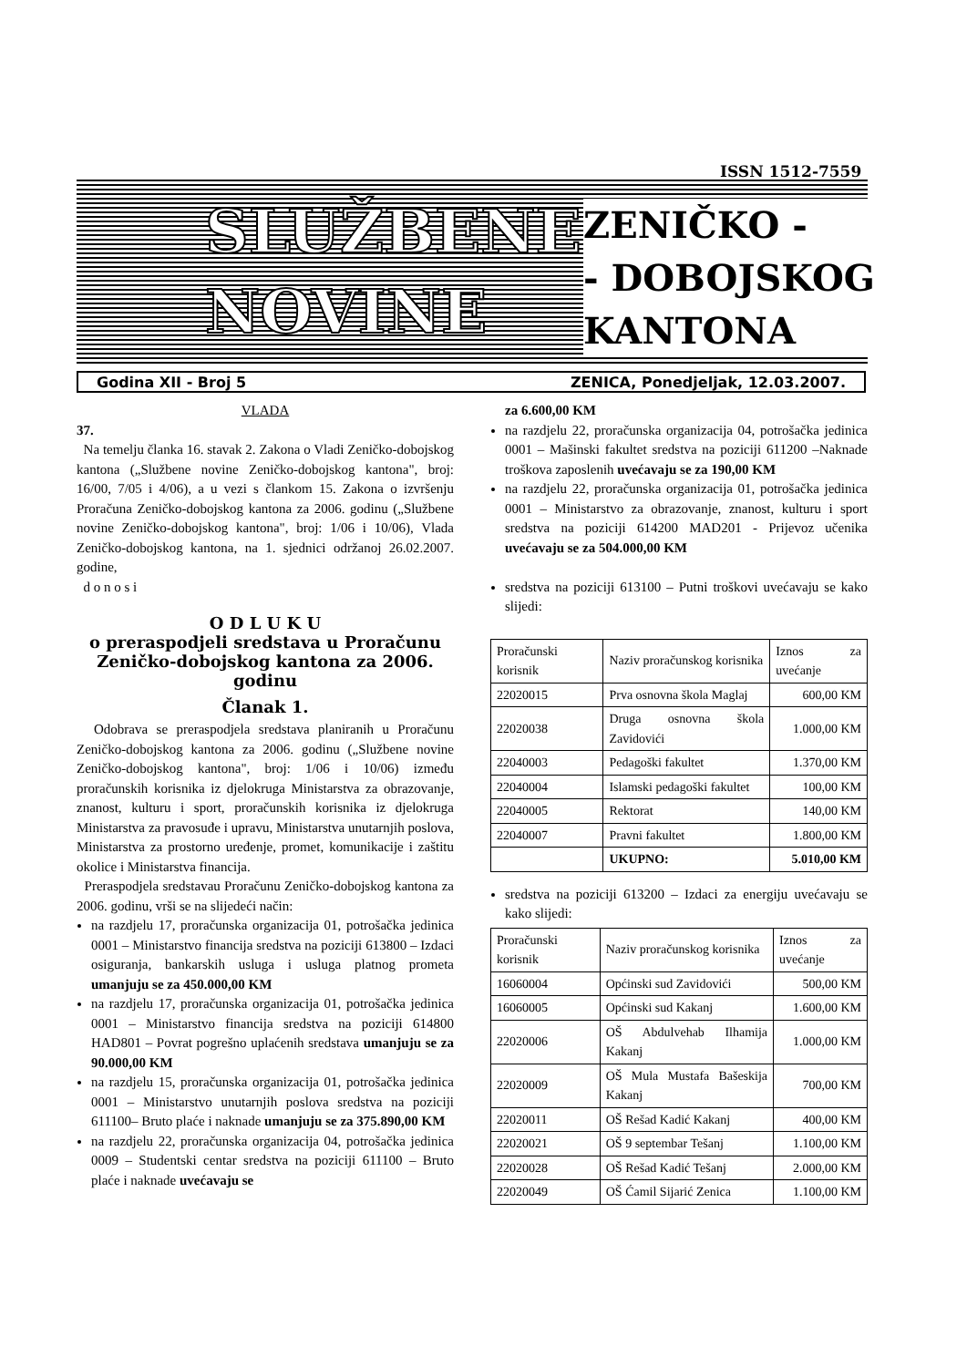ISSN 1512-7559
SLUŽBENE
NOVINE
ZENIČKO -
- DOBOJSKOG
KANTONA
Godina XII - Broj 5 ZENICA, Ponedjeljak, 12.03.2007.
VLADA
37.
Na temelju članka 16. stavak 2. Zakona o Vladi Zeničko-dobojskog kantona („Službene novine Zeničko-dobojskog kantona", broj: 16/00, 7/05 i 4/06), a u vezi s člankom 15. Zakona o izvršenju Proračuna Zeničko-dobojskog kantona za 2006. godinu („Službene novine Zeničko-dobojskog kantona", broj: 1/06 i 10/06), Vlada Zeničko-dobojskog kantona, na 1. sjednici održanoj 26.02.2007. godine,
d o n o s i
O D L U K U
o preraspodjeli sredstava u Proračunu Zeničko-dobojskog kantona za 2006. godinu
Članak 1.
Odobrava se preraspodjela sredstava planiranih u Proračunu Zeničko-dobojskog kantona za 2006. godinu („Službene novine Zeničko-dobojskog kantona", broj: 1/06 i 10/06) između proračunskih korisnika iz djelokruga Ministarstva za obrazovanje, znanost, kulturu i sport, proračunskih korisnika iz djelokruga Ministarstva za pravosuđe i upravu, Ministarstva unutarnjih poslova, Ministarstva za prostorno uređenje, promet, komunikacije i zaštitu okolice i Ministarstva financija.
Preraspodjela sredstavau Proračunu Zeničko-dobojskog kantona za 2006. godinu, vrši se na slijedeći način:
na razdjelu 17, proračunska organizacija 01, potrošačka jedinica 0001 – Ministarstvo financija sredstva na poziciji 613800 – Izdaci osiguranja, bankarskih usluga i usluga platnog prometa umanjuju se za 450.000,00 KM
na razdjelu 17, proračunska organizacija 01, potrošačka jedinica 0001 – Ministarstvo financija sredstva na poziciji 614800 HAD801 – Povrat pogrešno uplaćenih sredstava umanjuju se za 90.000,00 KM
na razdjelu 15, proračunska organizacija 01, potrošačka jedinica 0001 – Ministarstvo unutarnjih poslova sredstva na poziciji 611100– Bruto plaće i naknade umanjuju se za 375.890,00 KM
na razdjelu 22, proračunska organizacija 04, potrošačka jedinica 0009 – Studentski centar sredstva na poziciji 611100 – Bruto plaće i naknade uvećavaju se
za 6.600,00 KM
na razdjelu 22, proračunska organizacija 04, potrošačka jedinica 0001 – Mašinski fakultet sredstva na poziciji 611200 –Naknade troškova zaposlenih uvećavaju se za 190,00 KM
na razdjelu 22, proračunska organizacija 01, potrošačka jedinica 0001 – Ministarstvo za obrazovanje, znanost, kulturu i sport sredstva na poziciji 614200 MAD201 - Prijevoz učenika uvećavaju se za 504.000,00 KM
sredstva na poziciji 613100 – Putni troškovi uvećavaju se kako slijedi:
| Proračunski korisnik | Naziv proračunskog korisnika | Iznos za uvećanje |
| --- | --- | --- |
| 22020015 | Prva osnovna škola Maglaj | 600,00 KM |
| 22020038 | Druga osnovna škola Zavidovići | 1.000,00 KM |
| 22040003 | Pedagoški fakultet | 1.370,00 KM |
| 22040004 | Islamski pedagoški fakultet | 100,00 KM |
| 22040005 | Rektorat | 140,00 KM |
| 22040007 | Pravni fakultet | 1.800,00 KM |
| | UKUPNO: | 5.010,00 KM |
sredstva na poziciji 613200 – Izdaci za energiju uvećavaju se kako slijedi:
| Proračunski korisnik | Naziv proračunskog korisnika | Iznos za uvećanje |
| --- | --- | --- |
| 16060004 | Općinski sud Zavidovići | 500,00 KM |
| 16060005 | Općinski sud Kakanj | 1.600,00 KM |
| 22020006 | OŠ Abdulvehab Ilhamija Kakanj | 1.000,00 KM |
| 22020009 | OŠ Mula Mustafa Bašeskija Kakanj | 700,00 KM |
| 22020011 | OŠ Rešad Kadić Kakanj | 400,00 KM |
| 22020021 | OŠ 9 septembar Tešanj | 1.100,00 KM |
| 22020028 | OŠ Rešad Kadić Tešanj | 2.000,00 KM |
| 22020049 | OŠ Ćamil Sijarić Zenica | 1.100,00 KM |